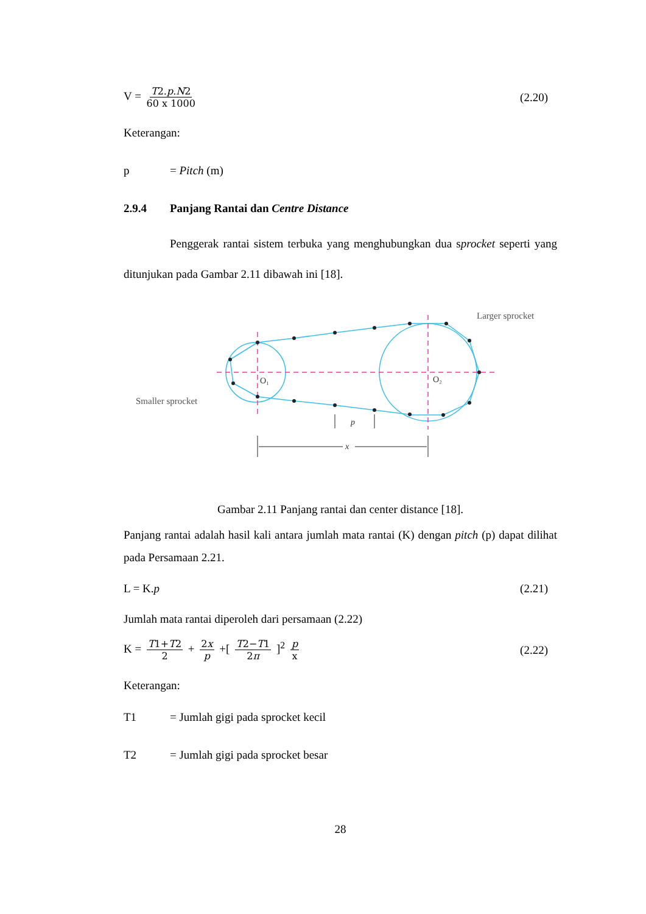V = T2.p.N2 60 x 1000
(2.20)
Keterangan:
p = Pitch (m)
2.9.4 Panjang Rantai dan Centre Distance
Penggerak rantai sistem terbuka yang menghubungkan dua sprocket seperti yang ditunjukan pada Gambar 2.11 dibawah ini [18].
Larger sprocket
Smaller sprocket
O₁
O₂
x
p
Gambar 2.11 Panjang rantai dan center distance [18].
Panjang rantai adalah hasil kali antara jumlah mata rantai (K) dengan pitch (p) dapat dilihat pada Persamaan 2.21.
L = K.p (2.21)
Jumlah mata rantai diperoleh dari persamaan (2.22)
K = T1+T2 2 + 2x p +[ T2−T1 2π ]<sup>2</sup> p x
(2.22)
Keterangan:
T1 = Jumlah gigi pada sprocket kecil
T2 = Jumlah gigi pada sprocket besar
28